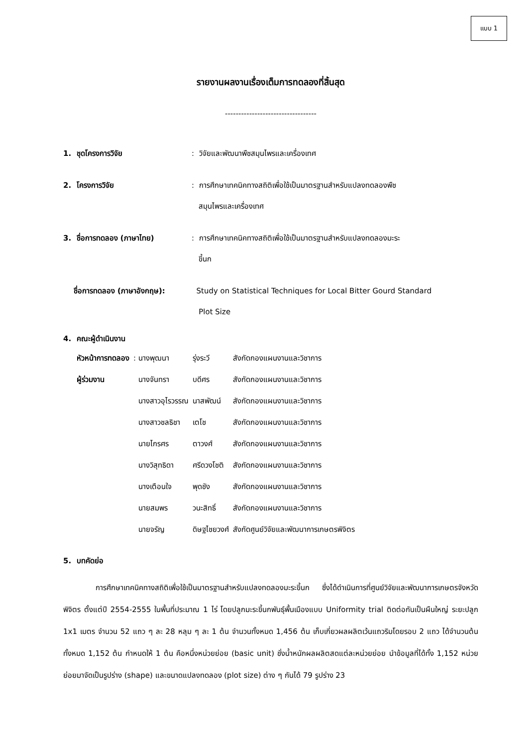แบบ 1
รายงานผลงานเรื่องเต็มการทดลองที่สิ้นสุด
----------------------------------
1. ชุดโครงการวิจัย : วิจัยและพัฒนาพืชสมุนไพรและเครื่องเทศ
2. โครงการวิจัย : การศึกษาเทคนิคทางสถิติเพื่อใช้เป็นมาตรฐานสำหรับแปลงทดลองพืช
สมุนไพรและเครื่องเทศ
3. ชื่อการทดลอง (ภาษาไทย) : การศึกษาเทคนิคทางสถิติเพื่อใช้เป็นมาตรฐานสำหรับแปลงทดลองมะระ
ขี้นก
ชื่อการทดลอง (ภาษาอังกฤษ): Study on Statistical Techniques for Local Bitter Gourd Standard
Plot Size
4. คณะผู้ดำเนินงาน
| หัวหน้าการทดลอง | : นางพุฒนา | รุ่งระวี | สังกัดกองแผนงานและวิชาการ |
| ผู้ร่วมงาน | นางจันทรา | บดีศร | สังกัดกองแผนงานและวิชาการ |
| | นางสาวอุไรวรรณ | นาสพัฒน์ | สังกัดกองแผนงานและวิชาการ |
| | นางสาวชลธิชา | เตโช | สังกัดกองแผนงานและวิชาการ |
| | นายไกรศร | ตาวงศ์ | สังกัดกองแผนงานและวิชาการ |
| | นางวิสุทธิดา | ศรีดวงโชติ | สังกัดกองแผนงานและวิชาการ |
| | นางเตือนใจ | พุดชัง | สังกัดกองแผนงานและวิชาการ |
| | นายสมพร | วนะสิทธิ์ | สังกัดกองแผนงานและวิชาการ |
| | นายจรัญ | ดิษฐไชยวงศ์ | สังกัดศูนย์วิจัยและพัฒนาการเกษตรพิจิตร |
5. บทคัดย่อ
การศึกษาเทคนิคทางสถิติเพื่อใช้เป็นมาตรฐานสำหรับแปลงทดลองมะระขี้นก ซึ่งได้ดำเนินการที่ศูนย์วิจัยและพัฒนาการเกษตรจังหวัดพิจิตร ตั้งแต่ปี 2554-2555 ในพื้นที่ประมาณ 1 ไร่ โดยปลูกมะระขี้นกพันธุ์พื้นเมืองแบบ Uniformity trial ติดต่อกันเป็นผืนใหญ่ ระยะปลูก 1x1 เมตร จำนวน 52 แถว ๆ ละ 28 หลุม ๆ ละ 1 ต้น จำนวนทั้งหมด 1,456 ต้น เก็บเกี่ยวผลผลิตเว้นแถวริมโดยรอบ 2 แถว ได้จำนวนต้นทั้งหมด 1,152 ต้น กำหนดให้ 1 ต้น คือหนึ่งหน่วยย่อย (basic unit) ชั่งน้ำหนักผลผลิตสดแต่ละหน่วยย่อย นำข้อมูลที่ได้ทั้ง 1,152 หน่วยย่อยมาจัดเป็นรูปร่าง (shape) และขนาดแปลงทดลอง (plot size) ต่าง ๆ กันได้ 79 รูปร่าง 23